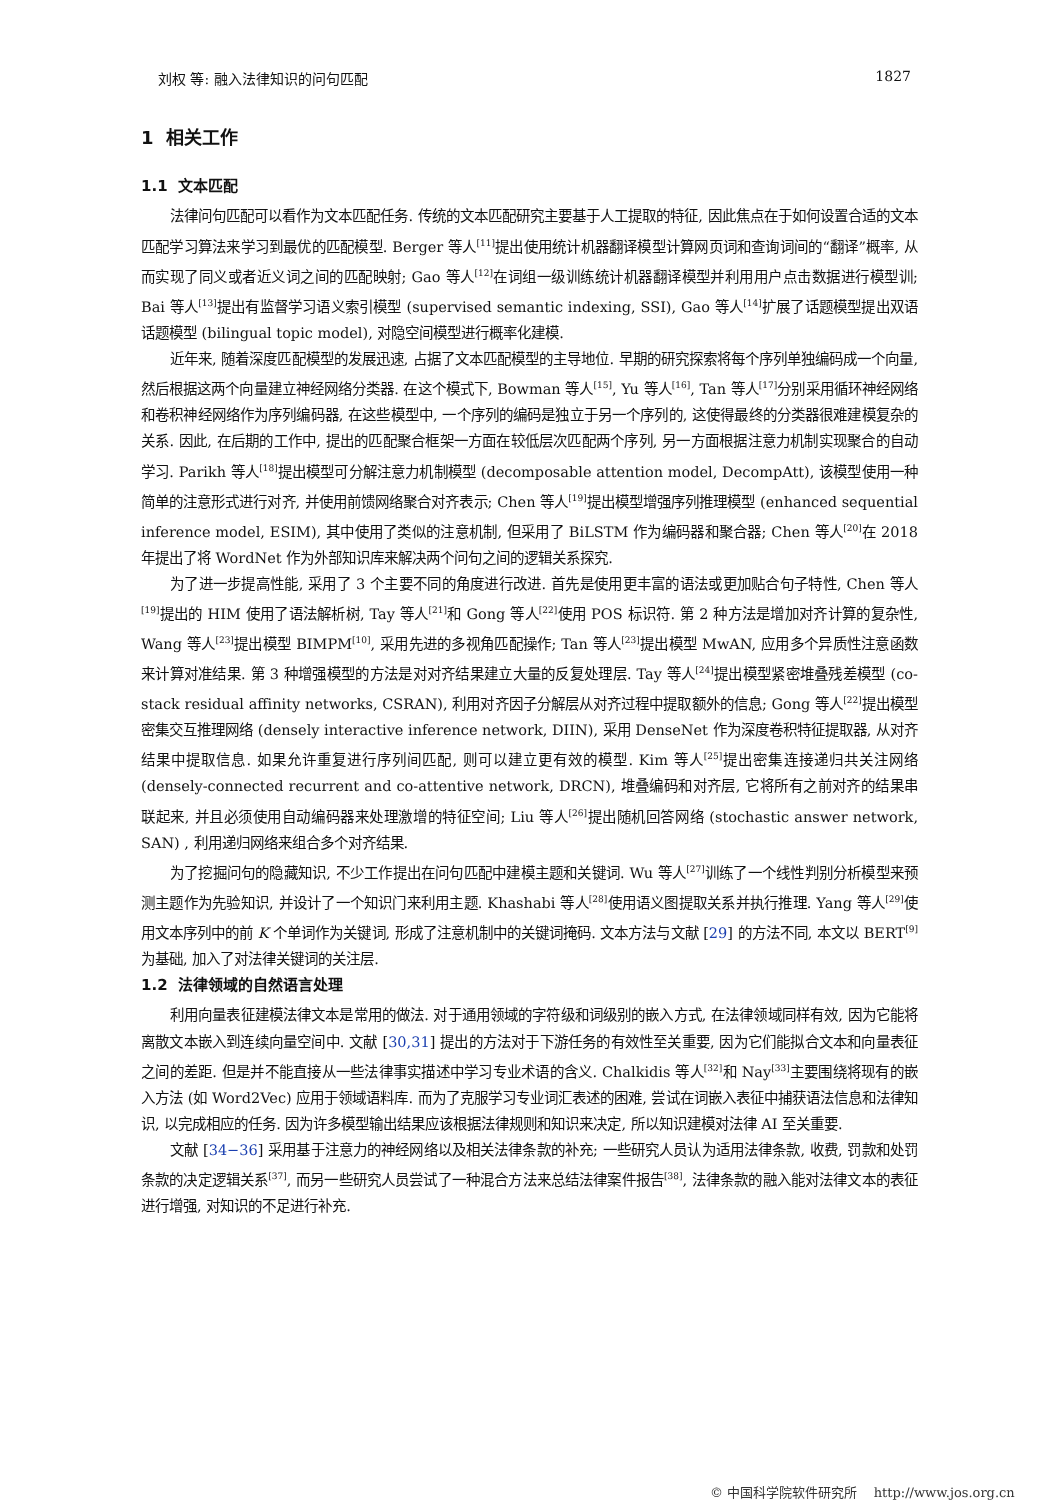刘权 等: 融入法律知识的问句匹配 1827
1 相关工作
1.1 文本匹配
法律问句匹配可以看作为文本匹配任务. 传统的文本匹配研究主要基于人工提取的特征, 因此焦点在于如何设置合适的文本匹配学习算法来学习到最优的匹配模型. Berger 等人<sup>[11]</sup>提出使用统计机器翻译模型计算网页词和查询词间的“翻译”概率, 从而实现了同义或者近义词之间的匹配映射; Gao 等人<sup>[12]</sup>在词组一级训练统计机器翻译模型并利用用户点击数据进行模型训; Bai 等人<sup>[13]</sup>提出有监督学习语义索引模型 (supervised semantic indexing, SSI), Gao 等人<sup>[14]</sup>扩展了话题模型提出双语话题模型 (bilingual topic model), 对隐空间模型进行概率化建模.
近年来, 随着深度匹配模型的发展迅速, 占据了文本匹配模型的主导地位. 早期的研究探索将每个序列单独编码成一个向量, 然后根据这两个向量建立神经网络分类器. 在这个模式下, Bowman 等人<sup>[15]</sup>, Yu 等人<sup>[16]</sup>, Tan 等人<sup>[17]</sup>分别采用循环神经网络和卷积神经网络作为序列编码器, 在这些模型中, 一个序列的编码是独立于另一个序列的, 这使得最终的分类器很难建模复杂的关系. 因此, 在后期的工作中, 提出的匹配聚合框架一方面在较低层次匹配两个序列, 另一方面根据注意力机制实现聚合的自动学习. Parikh 等人<sup>[18]</sup>提出模型可分解注意力机制模型 (decomposable attention model, DecompAtt), 该模型使用一种简单的注意形式进行对齐, 并使用前馈网络聚合对齐表示; Chen 等人<sup>[19]</sup>提出模型增强序列推理模型 (enhanced sequential inference model, ESIM), 其中使用了类似的注意机制, 但采用了 BiLSTM 作为编码器和聚合器; Chen 等人<sup>[20]</sup>在 2018 年提出了将 WordNet 作为外部知识库来解决两个问句之间的逻辑关系探究.
为了进一步提高性能, 采用了 3 个主要不同的角度进行改进. 首先是使用更丰富的语法或更加贴合句子特性, Chen 等人<sup>[19]</sup>提出的 HIM 使用了语法解析树, Tay 等人<sup>[21]</sup>和 Gong 等人<sup>[22]</sup>使用 POS 标识符. 第 2 种方法是增加对齐计算的复杂性, Wang 等人<sup>[23]</sup>提出模型 BIMPM<sup>[10]</sup>, 采用先进的多视角匹配操作; Tan 等人<sup>[23]</sup>提出模型 MwAN, 应用多个异质性注意函数来计算对准结果. 第 3 种增强模型的方法是对对齐结果建立大量的反复处理层. Tay 等人<sup>[24]</sup>提出模型紧密堆叠残差模型 (co-stack residual affinity networks, CSRAN), 利用对齐因子分解层从对齐过程中提取额外的信息; Gong 等人<sup>[22]</sup>提出模型密集交互推理网络 (densely interactive inference network, DIIN), 采用 DenseNet 作为深度卷积特征提取器, 从对齐结果中提取信息. 如果允许重复进行序列间匹配, 则可以建立更有效的模型. Kim 等人<sup>[25]</sup>提出密集连接递归共关注网络 (densely-connected recurrent and co-attentive network, DRCN), 堆叠编码和对齐层, 它将所有之前对齐的结果串联起来, 并且必须使用自动编码器来处理激增的特征空间; Liu 等人<sup>[26]</sup>提出随机回答网络 (stochastic answer network, SAN) , 利用递归网络来组合多个对齐结果.
为了挖掘问句的隐藏知识, 不少工作提出在问句匹配中建模主题和关键词. Wu 等人<sup>[27]</sup>训练了一个线性判别分析模型来预测主题作为先验知识, 并设计了一个知识门来利用主题. Khashabi 等人<sup>[28]</sup>使用语义图提取关系并执行推理. Yang 等人<sup>[29]</sup>使用文本序列中的前 K 个单词作为关键词, 形成了注意机制中的关键词掩码. 文本方法与文献 [29] 的方法不同, 本文以 BERT<sup>[9]</sup>为基础, 加入了对法律关键词的关注层.
1.2 法律领域的自然语言处理
利用向量表征建模法律文本是常用的做法. 对于通用领域的字符级和词级别的嵌入方式, 在法律领域同样有效, 因为它能将离散文本嵌入到连续向量空间中. 文献 [30,31] 提出的方法对于下游任务的有效性至关重要, 因为它们能拟合文本和向量表征之间的差距. 但是并不能直接从一些法律事实描述中学习专业术语的含义. Chalkidis 等人<sup>[32]</sup>和 Nay<sup>[33]</sup>主要围绕将现有的嵌入方法 (如 Word2Vec) 应用于领域语料库. 而为了克服学习专业词汇表述的困难, 尝试在词嵌入表征中捕获语法信息和法律知识, 以完成相应的任务. 因为许多模型输出结果应该根据法律规则和知识来决定, 所以知识建模对法律 AI 至关重要.
文献 [34−36] 采用基于注意力的神经网络以及相关法律条款的补充; 一些研究人员认为适用法律条款, 收费, 罚款和处罚条款的决定逻辑关系<sup>[37]</sup>, 而另一些研究人员尝试了一种混合方法来总结法律案件报告<sup>[38]</sup>, 法律条款的融入能对法律文本的表征进行增强, 对知识的不足进行补充.
© 中国科学院软件研究所 http://www.jos.org.cn